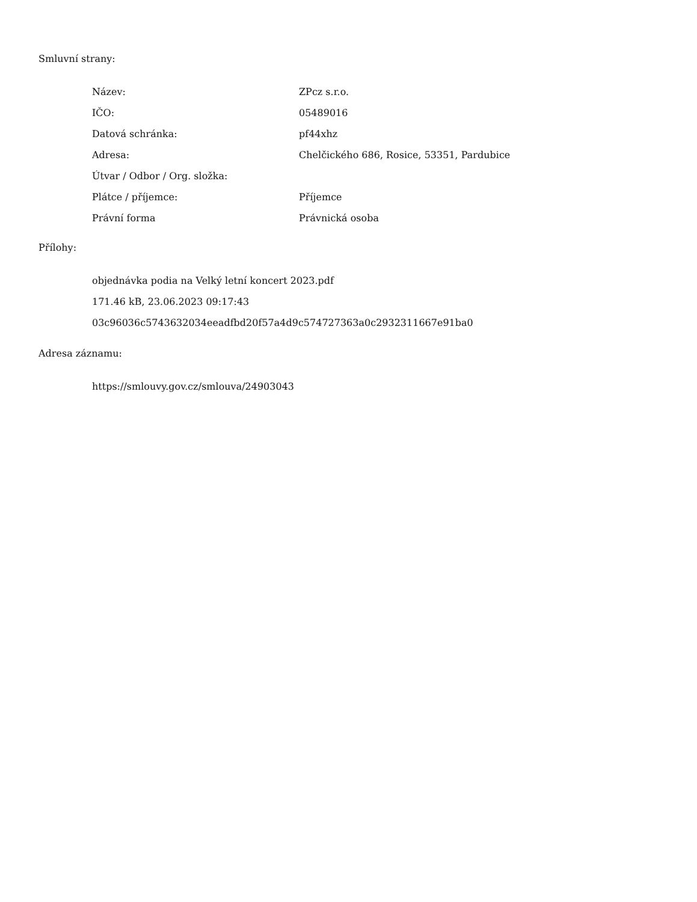Smluvní strany:
| Název: | ZPcz s.r.o. |
| IČO: | 05489016 |
| Datová schránka: | pf44xhz |
| Adresa: | Chelčického 686, Rosice, 53351, Pardubice |
| Útvar / Odbor / Org. složka: | |
| Plátce / příjemce: | Příjemce |
| Právní forma | Právnická osoba |
Přílohy:
objednávka podia na Velký letní koncert 2023.pdf
171.46 kB, 23.06.2023 09:17:43
03c96036c5743632034eeadfbd20f57a4d9c574727363a0c2932311667e91ba0
Adresa záznamu:
https://smlouvy.gov.cz/smlouva/24903043